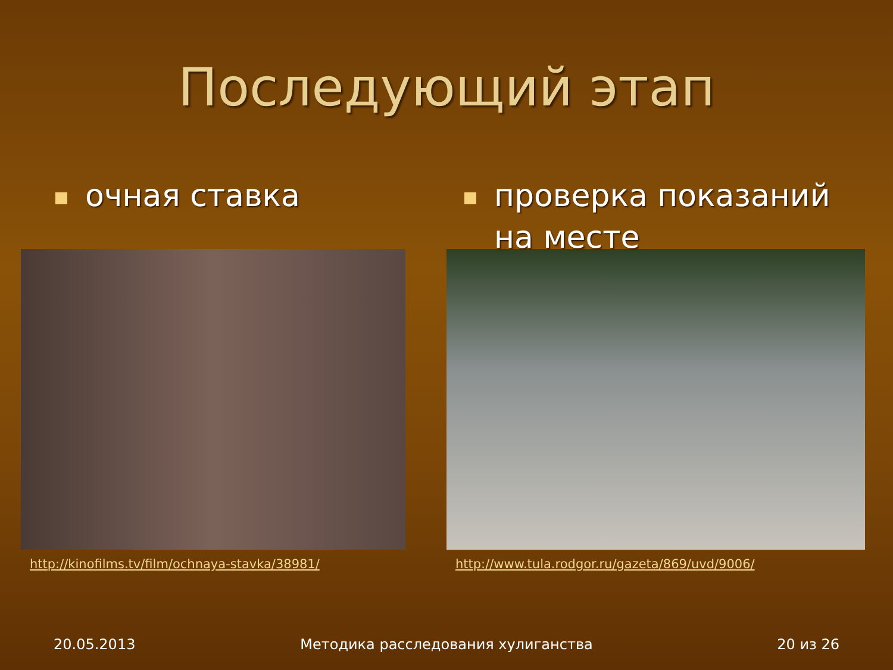Последующий этап
очная ставка
http://kinofilms.tv/film/ochnaya-stavka/38981/
проверка показаний
на месте
http://www.tula.rodgor.ru/gazeta/869/uvd/9006/
20.05.2013 Методика расследования хулиганства
20 из 26